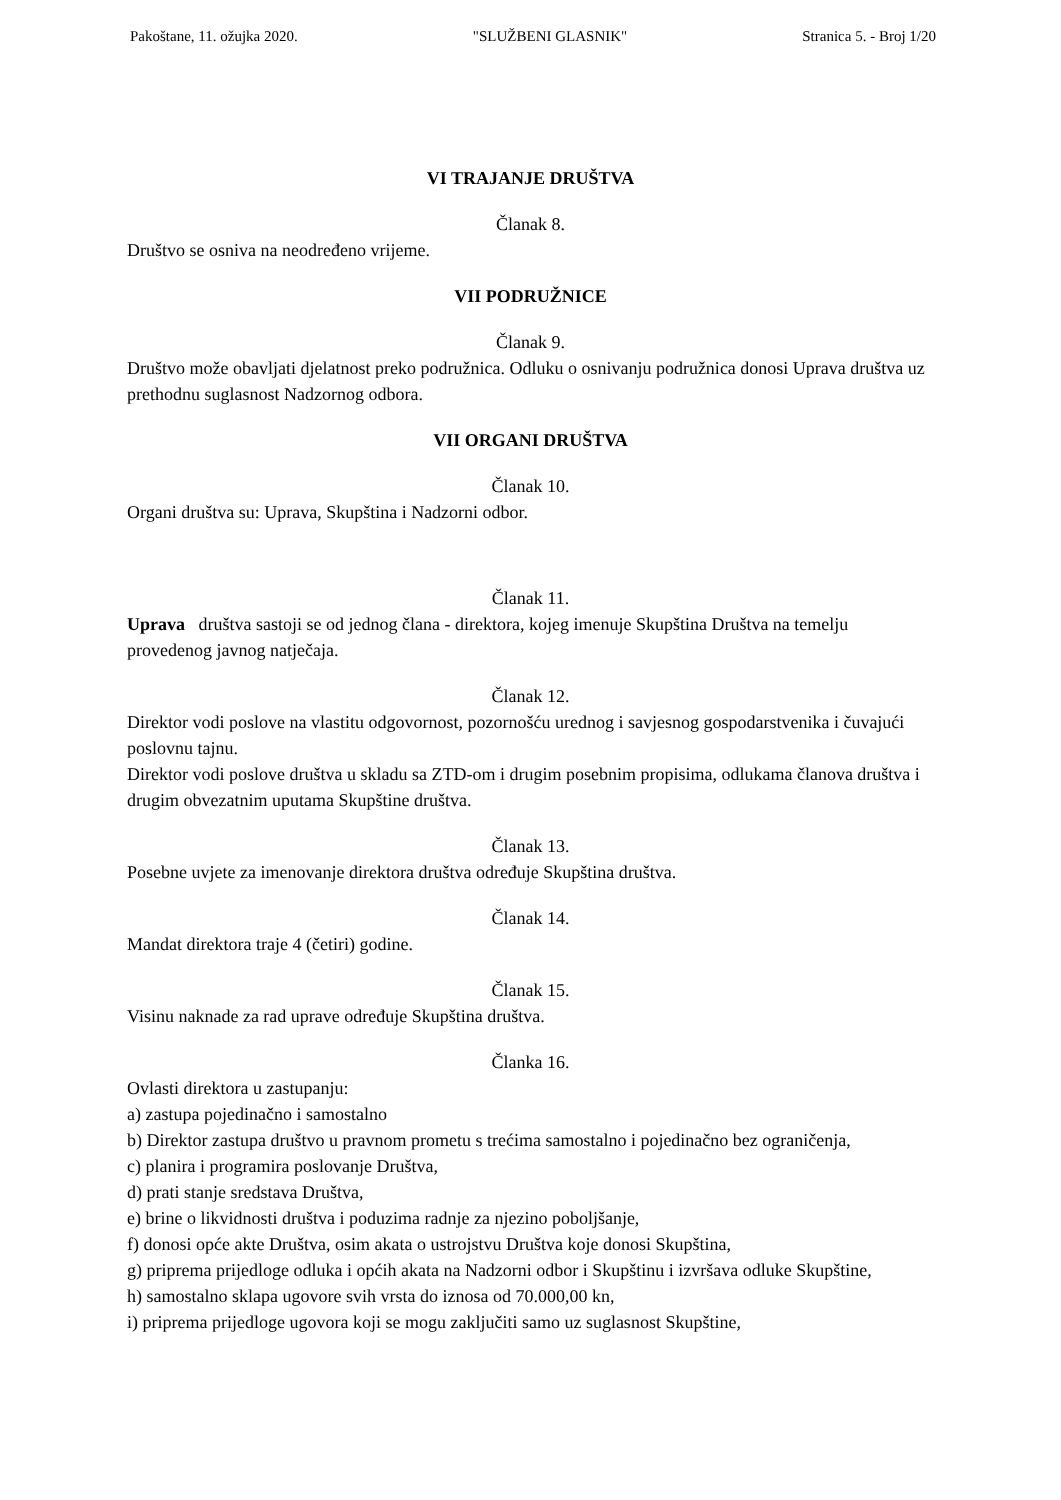Pakoštane, 11. ožujka 2020. "SLUŽBENI GLASNIK" Stranica 5. - Broj 1/20
VI TRAJANJE DRUŠTVA
Članak 8.
Društvo se osniva na neodređeno vrijeme.
VII PODRUŽNICE
Članak 9.
Društvo može obavljati djelatnost preko podružnica. Odluku o osnivanju podružnica donosi Uprava društva uz prethodnu suglasnost Nadzornog odbora.
VII ORGANI DRUŠTVA
Članak 10.
Organi društva su: Uprava, Skupština i Nadzorni odbor.
Članak 11.
Uprava društva sastoji se od jednog člana - direktora, kojeg imenuje Skupština Društva na temelju provedenog javnog natječaja.
Članak 12.
Direktor vodi poslove na vlastitu odgovornost, pozornošću urednog i savjesnog gospodarstvenika i čuvajući poslovnu tajnu.
Direktor vodi poslove društva u skladu sa ZTD-om i drugim posebnim propisima, odlukama članova društva i drugim obvezatnim uputama Skupštine društva.
Članak 13.
Posebne uvjete za imenovanje direktora društva određuje Skupština društva.
Članak 14.
Mandat direktora traje 4 (četiri) godine.
Članak 15.
Visinu naknade za rad uprave određuje Skupština društva.
Članka 16.
Ovlasti direktora u zastupanju:
a) zastupa pojedinačno i samostalno
b) Direktor zastupa društvo u pravnom prometu s trećima samostalno i pojedinačno bez ograničenja,
c) planira i programira poslovanje Društva,
d) prati stanje sredstava Društva,
e) brine o likvidnosti društva i poduzima radnje za njezino poboljšanje,
f) donosi opće akte Društva, osim akata o ustrojstvu Društva koje donosi Skupština,
g) priprema prijedloge odluka i općih akata na Nadzorni odbor i Skupštinu i izvršava odluke Skupštine,
h) samostalno sklapa ugovore svih vrsta do iznosa od 70.000,00 kn,
i) priprema prijedloge ugovora koji se mogu zaključiti samo uz suglasnost Skupštine,